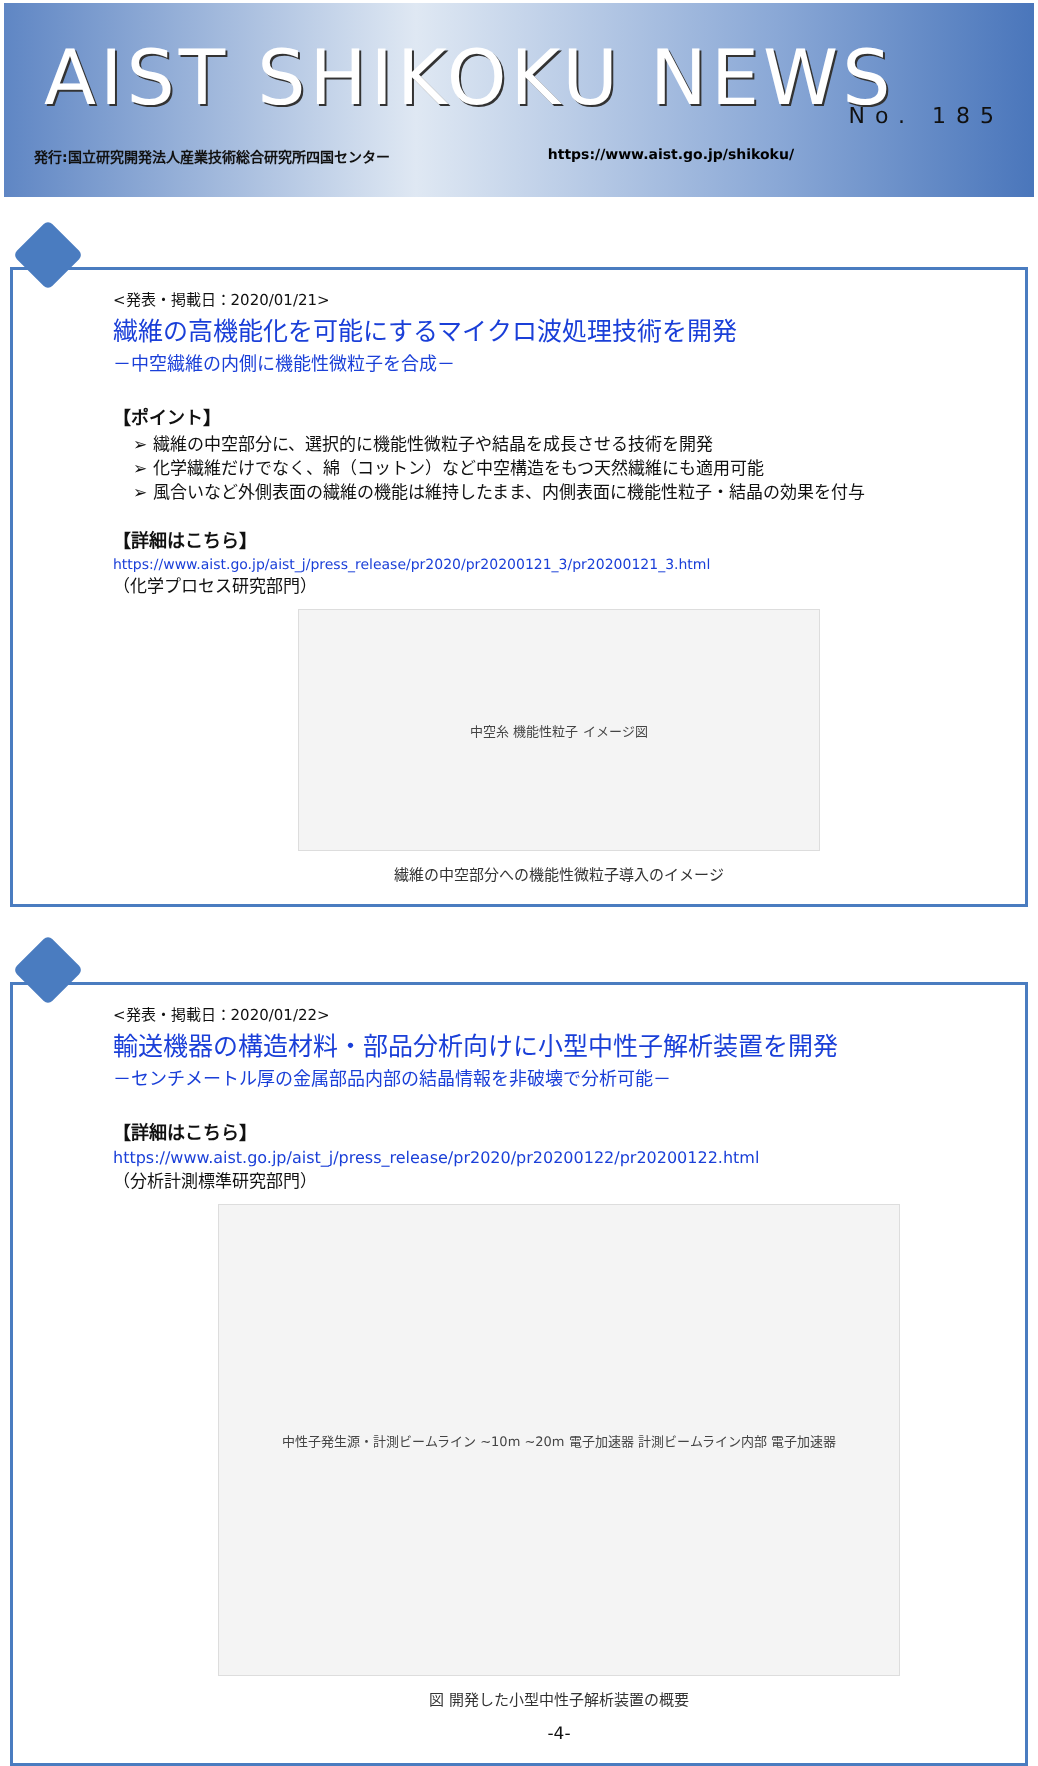AIST SHIKOKU NEWS
No. 185
発行:国立研究開発法人産業技術総合研究所四国センター https://www.aist.go.jp/shikoku/
<発表・掲載日：2020/01/21>
繊維の高機能化を可能にするマイクロ波処理技術を開発
－中空繊維の内側に機能性微粒子を合成－
【ポイント】
➢ 繊維の中空部分に、選択的に機能性微粒子や結晶を成長させる技術を開発
➢ 化学繊維だけでなく、綿（コットン）など中空構造をもつ天然繊維にも適用可能
➢ 風合いなど外側表面の繊維の機能は維持したまま、内側表面に機能性粒子・結晶の効果を付与
【詳細はこちら】
https://www.aist.go.jp/aist_j/press_release/pr2020/pr20200121_3/pr20200121_3.html
（化学プロセス研究部門）
中空糸 機能性粒子 イメージ図
繊維の中空部分への機能性微粒子導入のイメージ
<発表・掲載日：2020/01/22>
輸送機器の構造材料・部品分析向けに小型中性子解析装置を開発
－センチメートル厚の金属部品内部の結晶情報を非破壊で分析可能－
【詳細はこちら】
https://www.aist.go.jp/aist_j/press_release/pr2020/pr20200122/pr20200122.html
（分析計測標準研究部門）
中性子発生源・計測ビームライン ~10m ~20m 電子加速器 計測ビームライン内部 電子加速器
図 開発した小型中性子解析装置の概要
-4-